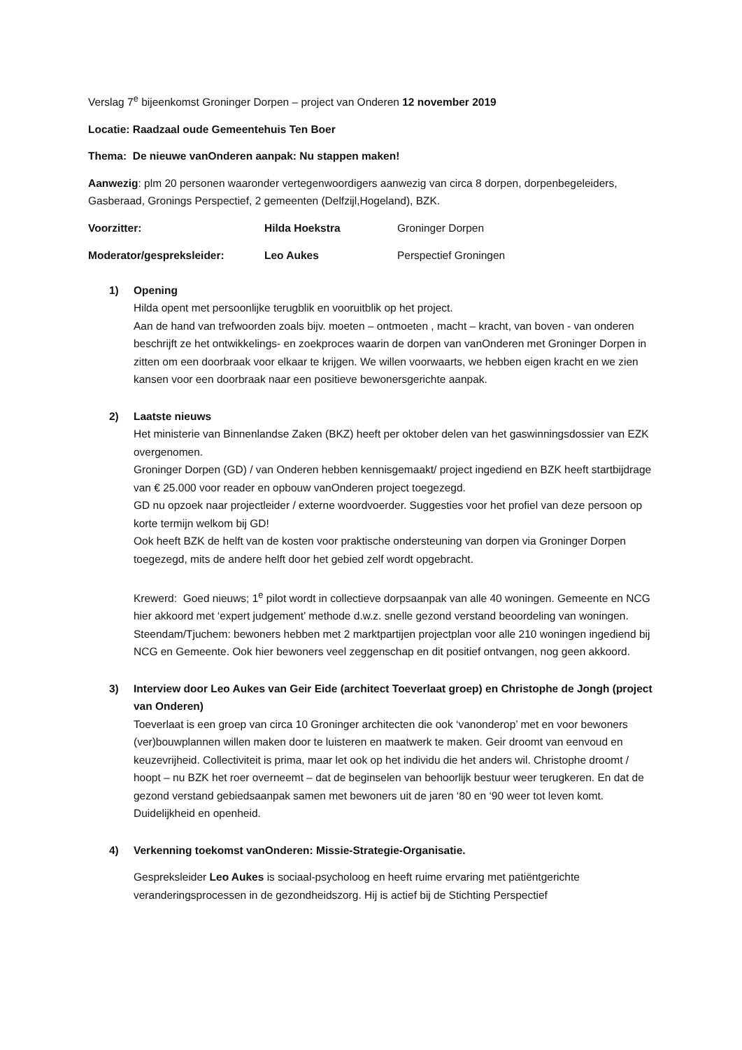Verslag 7<sup>e</sup> bijeenkomst Groninger Dorpen – project van Onderen 12 november 2019
Locatie: Raadzaal oude Gemeentehuis Ten Boer
Thema: De nieuwe vanOnderen aanpak: Nu stappen maken!
Aanwezig: plm 20 personen waaronder vertegenwoordigers aanwezig van circa 8 dorpen, dorpenbegeleiders, Gasberaad, Gronings Perspectief, 2 gemeenten (Delfzijl,Hogeland), BZK.
| Voorzitter: | Hilda Hoekstra | Groninger Dorpen |
| Moderator/gespreksleider: | Leo Aukes | Perspectief Groningen |
1) Opening
Hilda opent met persoonlijke terugblik en vooruitblik op het project.
Aan de hand van trefwoorden zoals bijv. moeten – ontmoeten , macht – kracht, van boven - van onderen beschrijft ze het ontwikkelings- en zoekproces waarin de dorpen van vanOnderen met Groninger Dorpen in zitten om een doorbraak voor elkaar te krijgen. We willen voorwaarts, we hebben eigen kracht en we zien kansen voor een doorbraak naar een positieve bewonersgerichte aanpak.
2) Laatste nieuws
Het ministerie van Binnenlandse Zaken (BKZ) heeft per oktober delen van het gaswinningsdossier van EZK overgenomen.
Groninger Dorpen (GD) / van Onderen hebben kennisgemaakt/ project ingediend en BZK heeft startbijdrage van € 25.000 voor reader en opbouw vanOnderen project toegezegd.
GD nu opzoek naar projectleider / externe woordvoerder. Suggesties voor het profiel van deze persoon op korte termijn welkom bij GD!
Ook heeft BZK de helft van de kosten voor praktische ondersteuning van dorpen via Groninger Dorpen toegezegd, mits de andere helft door het gebied zelf wordt opgebracht.
Krewerd: Goed nieuws; 1<sup>e</sup> pilot wordt in collectieve dorpsaanpak van alle 40 woningen. Gemeente en NCG hier akkoord met ‘expert judgement’ methode d.w.z. snelle gezond verstand beoordeling van woningen.
Steendam/Tjuchem: bewoners hebben met 2 marktpartijen projectplan voor alle 210 woningen ingediend bij NCG en Gemeente. Ook hier bewoners veel zeggenschap en dit positief ontvangen, nog geen akkoord.
3) Interview door Leo Aukes van Geir Eide (architect Toeverlaat groep) en Christophe de Jongh (project van Onderen)
Toeverlaat is een groep van circa 10 Groninger architecten die ook ‘vanonderop’ met en voor bewoners (ver)bouwplannen willen maken door te luisteren en maatwerk te maken. Geir droomt van eenvoud en keuzevrijheid. Collectiviteit is prima, maar let ook op het individu die het anders wil. Christophe droomt / hoopt – nu BZK het roer overneemt – dat de beginselen van behoorlijk bestuur weer terugkeren. En dat de gezond verstand gebiedsaanpak samen met bewoners uit de jaren ‘80 en ‘90 weer tot leven komt. Duidelijkheid en openheid.
4) Verkenning toekomst vanOnderen: Missie-Strategie-Organisatie.
Gespreksleider Leo Aukes is sociaal-psycholoog en heeft ruime ervaring met patiëntgerichte veranderingsprocessen in de gezondheidszorg. Hij is actief bij de Stichting Perspectief